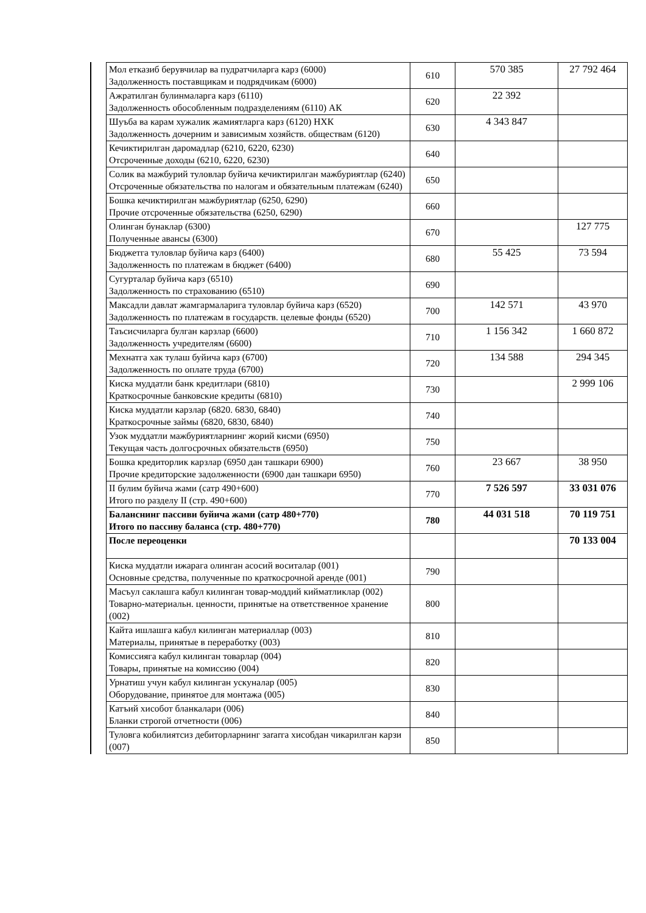| Мол етказиб берувчилар ва пудратчиларга карз (6000) Задолженность поставщикам и подрядчикам (6000) | 610 | 570 385 | 27 792 464 |
| Ажратилган булинмаларга карз (6110) Задолженность обособленным подразделениям (6110) АК | 620 | 22 392 | |
| Шуъба ва карам хужалик жамиятларга карз (6120) НХК Задолженность дочерним и зависимым хозяйств. обществам (6120) | 630 | 4 343 847 | |
| Кечиктирилган даромадлар (6210, 6220, 6230) Отсроченные доходы (6210, 6220, 6230) | 640 | | |
| Солик ва мажбурий туловлар буйича кечиктирилган мажбуриятлар (6240) Отсроченные обязательства по налогам и обязательным платежам (6240) | 650 | | |
| Бошка кечиктирилган мажбуриятлар (6250, 6290) Прочие отсроченные обязательства (6250, 6290) | 660 | | |
| Олинган бунаклар (6300) Полученные авансы (6300) | 670 | | 127 775 |
| Бюджетга туловлар буйича карз (6400) Задолженность по платежам в бюджет (6400) | 680 | 55 425 | 73 594 |
| Сугурталар буйича карз (6510) Задолженность по страхованию (6510) | 690 | | |
| Максадли давлат жамгармаларига туловлар буйича карз (6520) Задолженность по платежам в государств. целевые фонды (6520) | 700 | 142 571 | 43 970 |
| Таъсисчиларга булган карзлар (6600) Задолженность учредителям (6600) | 710 | 1 156 342 | 1 660 872 |
| Мехнатга хак тулаш буйича карз (6700) Задолженность по оплате труда (6700) | 720 | 134 588 | 294 345 |
| Киска муддатли банк кредитлари (6810) Краткосрочные банковские кредиты (6810) | 730 | | 2 999 106 |
| Киска муддатли карзлар (6820. 6830, 6840) Краткосрочные займы (6820, 6830, 6840) | 740 | | |
| Узок муддатли мажбуриятларнинг жорий кисми (6950) Текущая часть долгосрочных обязательств (6950) | 750 | | |
| Бошка кредиторлик карзлар (6950 дан ташкари 6900) Прочие кредиторские задолженности (6900 дан ташкари 6950) | 760 | 23 667 | 38 950 |
| II булим буйича жами (сатр 490+600) Итого по разделу II (стр. 490+600) | 770 | 7 526 597 | 33 031 076 |
| Баланснинг пассиви буйича жами (сатр 480+770) Итого по пассиву баланса (стр. 480+770) | 780 | 44 031 518 | 70 119 751 |
| После переоценки | | | 70 133 004 |
| Киска муддатли ижарага олинган асосий воситалар (001) Основные средства, полученные по краткосрочной аренде (001) | 790 | | |
| Масъул саклашга кабул килинган товар-моддий кийматликлар (002) Товарно-материальн. ценности, принятые на ответственное хранение (002) | 800 | | |
| Кайта ишлашга кабул килинган материаллар (003) Материалы, принятые в переработку (003) | 810 | | |
| Комиссияга кабул килинган товарлар (004) Товары, принятые на комиссию (004) | 820 | | |
| Урнатиш учун кабул килинган ускуналар (005) Оборудование, принятое для монтажа (005) | 830 | | |
| Катъий хисобот бланкалари (006) Бланки строгой отчетности (006) | 840 | | |
| Туловга кобилиятсиз дебиторларнинг зararга хисобдан чикарилган карзи (007) | 850 | | |